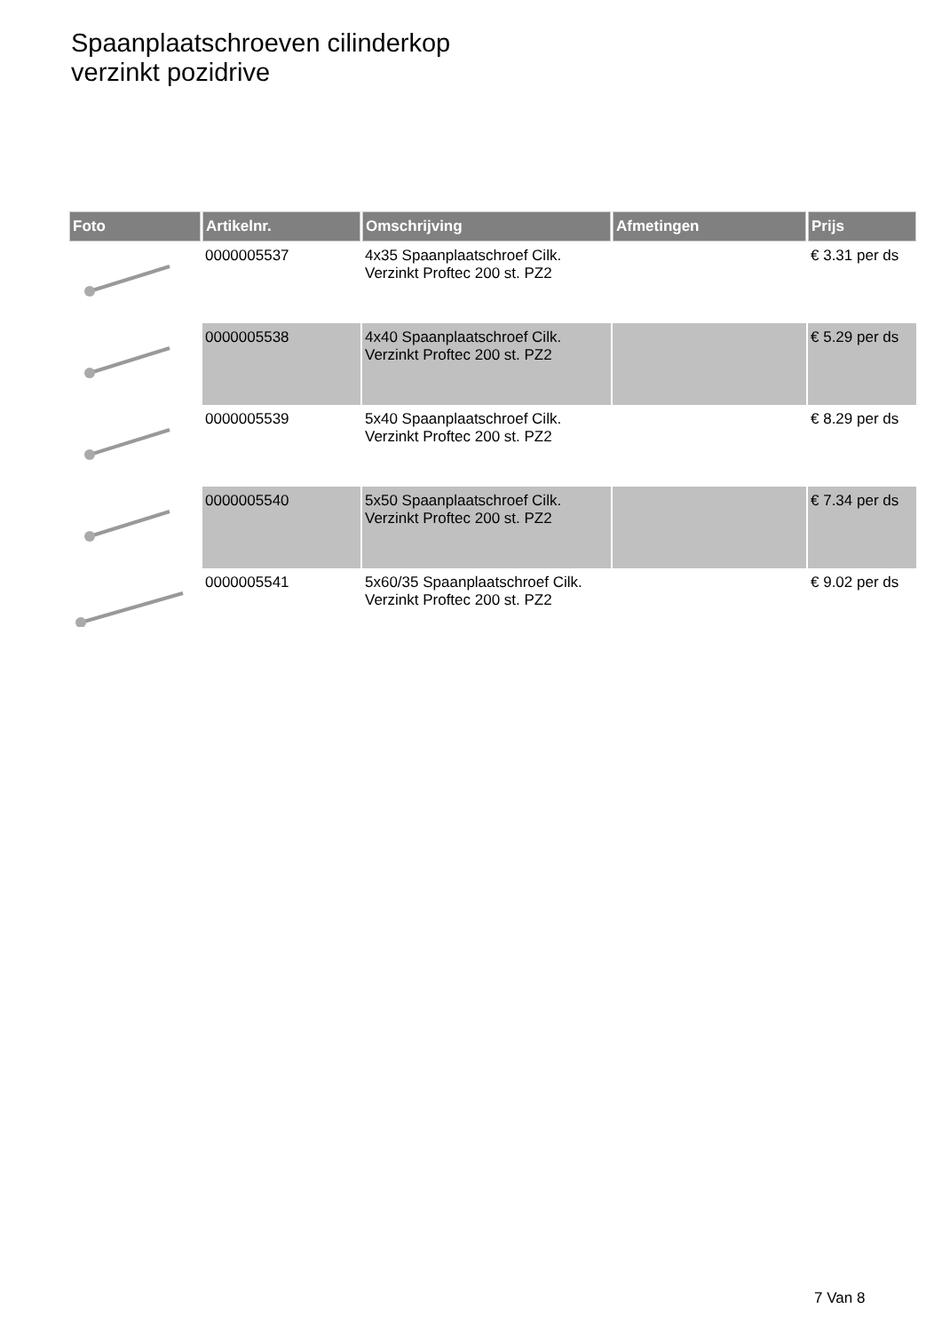Spaanplaatschroeven cilinderkop
verzinkt pozidrive
| Foto | Artikelnr. | Omschrijving | Afmetingen | Prijs |
| --- | --- | --- | --- | --- |
| | 0000005537 | 4x35 Spaanplaatschroef Cilk. Verzinkt Proftec 200 st. PZ2 | | € 3.31 per ds |
| | 0000005538 | 4x40 Spaanplaatschroef Cilk. Verzinkt Proftec 200 st. PZ2 | | € 5.29 per ds |
| | 0000005539 | 5x40 Spaanplaatschroef Cilk. Verzinkt Proftec 200 st. PZ2 | | € 8.29 per ds |
| | 0000005540 | 5x50 Spaanplaatschroef Cilk. Verzinkt Proftec 200 st. PZ2 | | € 7.34 per ds |
| | 0000005541 | 5x60/35 Spaanplaatschroef Cilk. Verzinkt Proftec 200 st. PZ2 | | € 9.02 per ds |
7 Van 8